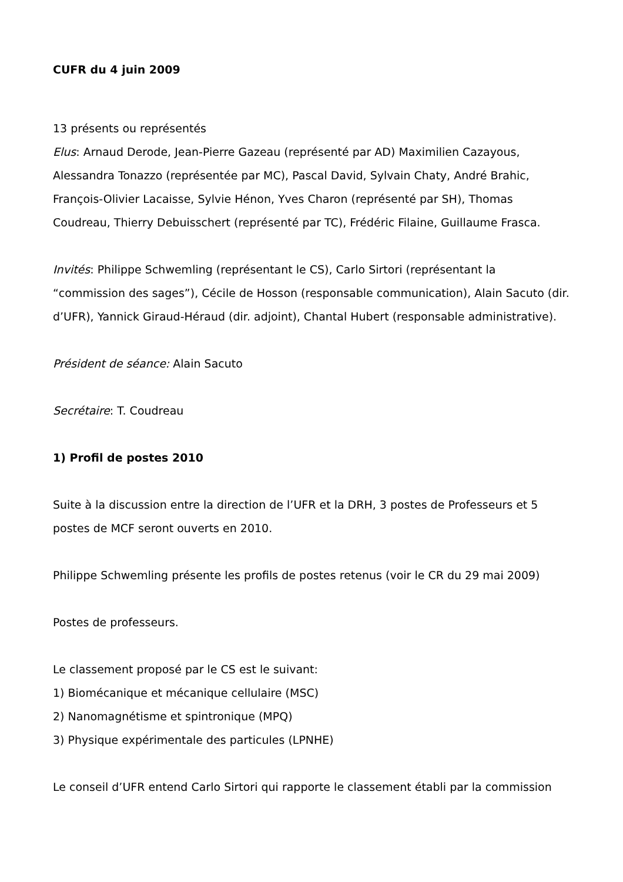CUFR du 4 juin 2009
13 présents ou représentés
Elus: Arnaud Derode, Jean-Pierre Gazeau (représenté par AD) Maximilien Cazayous, Alessandra Tonazzo (représentée par MC), Pascal David, Sylvain Chaty, André Brahic, François-Olivier Lacaisse, Sylvie Hénon, Yves Charon (représenté par SH), Thomas Coudreau, Thierry Debuisschert (représenté par TC), Frédéric Filaine, Guillaume Frasca.
Invités: Philippe Schwemling (représentant le CS), Carlo Sirtori (représentant la “commission des sages”), Cécile de Hosson (responsable communication), Alain Sacuto (dir. d’UFR), Yannick Giraud-Héraud (dir. adjoint), Chantal Hubert (responsable administrative).
Président de séance: Alain Sacuto
Secrétaire: T. Coudreau
1) Profil de postes 2010
Suite à la discussion entre la direction de l’UFR et la DRH, 3 postes de Professeurs et 5 postes de MCF seront ouverts en 2010.
Philippe Schwemling présente les profils de postes retenus (voir le CR du 29 mai 2009)
Postes de professeurs.
Le classement proposé par le CS est le suivant:
1) Biomécanique et mécanique cellulaire (MSC)
2) Nanomagnétisme et spintronique (MPQ)
3) Physique expérimentale des particules (LPNHE)
Le conseil d’UFR entend Carlo Sirtori qui rapporte le classement établi par la commission